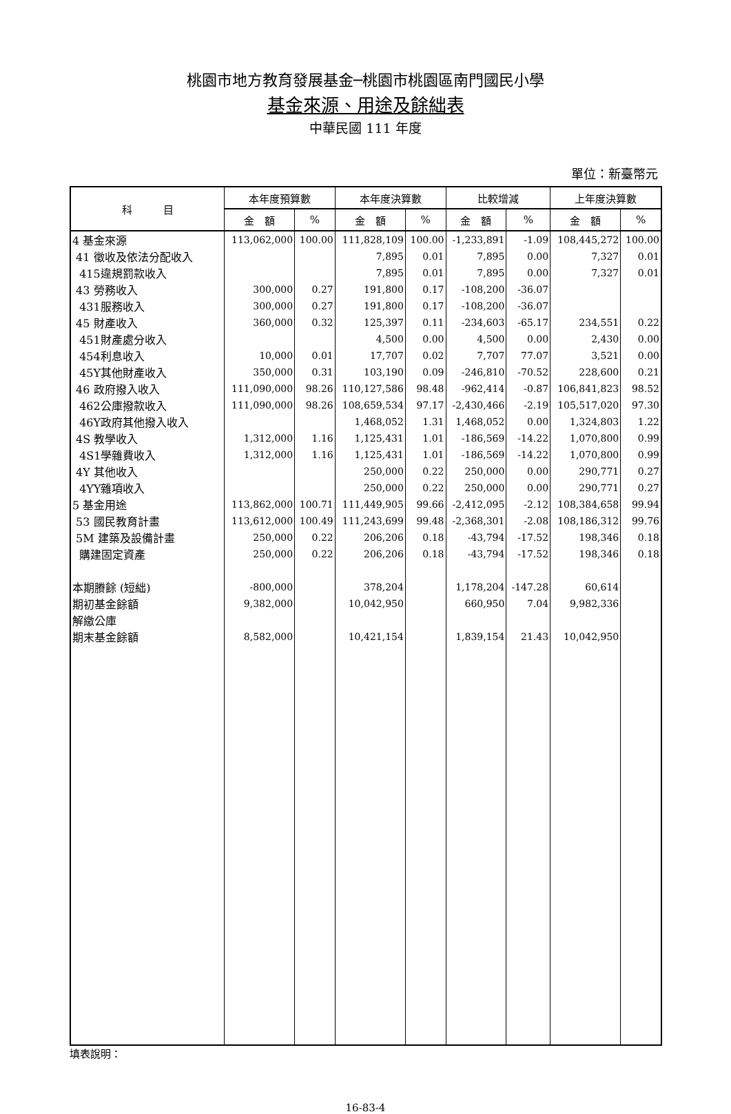桃園市地方教育發展基金─桃園市桃園區南門國民小學
基金來源、用途及餘絀表
中華民國 111 年度
單位：新臺幣元
| 科 目 | 本年度預算數 | | 本年度決算數 | | 比較增減 | | 上年度決算數 | |
| --- | --- | --- | --- | --- | --- | --- | --- | --- |
| | 金 額 | % | 金 額 | % | 金 額 | % | 金 額 | % |
| 4 基金來源 | 113,062,000 | 100.00 | 111,828,109 | 100.00 | -1,233,891 | -1.09 | 108,445,272 | 100.00 |
| 41 徵收及依法分配收入 | | | 7,895 | 0.01 | 7,895 | 0.00 | 7,327 | 0.01 |
| 415違規罰款收入 | | | 7,895 | 0.01 | 7,895 | 0.00 | 7,327 | 0.01 |
| 43 勞務收入 | 300,000 | 0.27 | 191,800 | 0.17 | -108,200 | -36.07 | | |
| 431服務收入 | 300,000 | 0.27 | 191,800 | 0.17 | -108,200 | -36.07 | | |
| 45 財產收入 | 360,000 | 0.32 | 125,397 | 0.11 | -234,603 | -65.17 | 234,551 | 0.22 |
| 451財產處分收入 | | | 4,500 | 0.00 | 4,500 | 0.00 | 2,430 | 0.00 |
| 454利息收入 | 10,000 | 0.01 | 17,707 | 0.02 | 7,707 | 77.07 | 3,521 | 0.00 |
| 45Y其他財產收入 | 350,000 | 0.31 | 103,190 | 0.09 | -246,810 | -70.52 | 228,600 | 0.21 |
| 46 政府撥入收入 | 111,090,000 | 98.26 | 110,127,586 | 98.48 | -962,414 | -0.87 | 106,841,823 | 98.52 |
| 462公庫撥款收入 | 111,090,000 | 98.26 | 108,659,534 | 97.17 | -2,430,466 | -2.19 | 105,517,020 | 97.30 |
| 46Y政府其他撥入收入 | | | 1,468,052 | 1.31 | 1,468,052 | 0.00 | 1,324,803 | 1.22 |
| 4S 教學收入 | 1,312,000 | 1.16 | 1,125,431 | 1.01 | -186,569 | -14.22 | 1,070,800 | 0.99 |
| 4S1學雜費收入 | 1,312,000 | 1.16 | 1,125,431 | 1.01 | -186,569 | -14.22 | 1,070,800 | 0.99 |
| 4Y 其他收入 | | | 250,000 | 0.22 | 250,000 | 0.00 | 290,771 | 0.27 |
| 4YY雜項收入 | | | 250,000 | 0.22 | 250,000 | 0.00 | 290,771 | 0.27 |
| 5 基金用途 | 113,862,000 | 100.71 | 111,449,905 | 99.66 | -2,412,095 | -2.12 | 108,384,658 | 99.94 |
| 53 國民教育計畫 | 113,612,000 | 100.49 | 111,243,699 | 99.48 | -2,368,301 | -2.08 | 108,186,312 | 99.76 |
| 5M 建築及設備計畫 | 250,000 | 0.22 | 206,206 | 0.18 | -43,794 | -17.52 | 198,346 | 0.18 |
| 購建固定資產 | 250,000 | 0.22 | 206,206 | 0.18 | -43,794 | -17.52 | 198,346 | 0.18 |
| 本期賸餘 (短絀) | -800,000 | | 378,204 | | 1,178,204 | -147.28 | 60,614 | |
| 期初基金餘額 | 9,382,000 | | 10,042,950 | | 660,950 | 7.04 | 9,982,336 | |
| 解繳公庫 | | | | | | | | |
| 期末基金餘額 | 8,582,000 | | 10,421,154 | | 1,839,154 | 21.43 | 10,042,950 | |
填表說明：
16-83-4